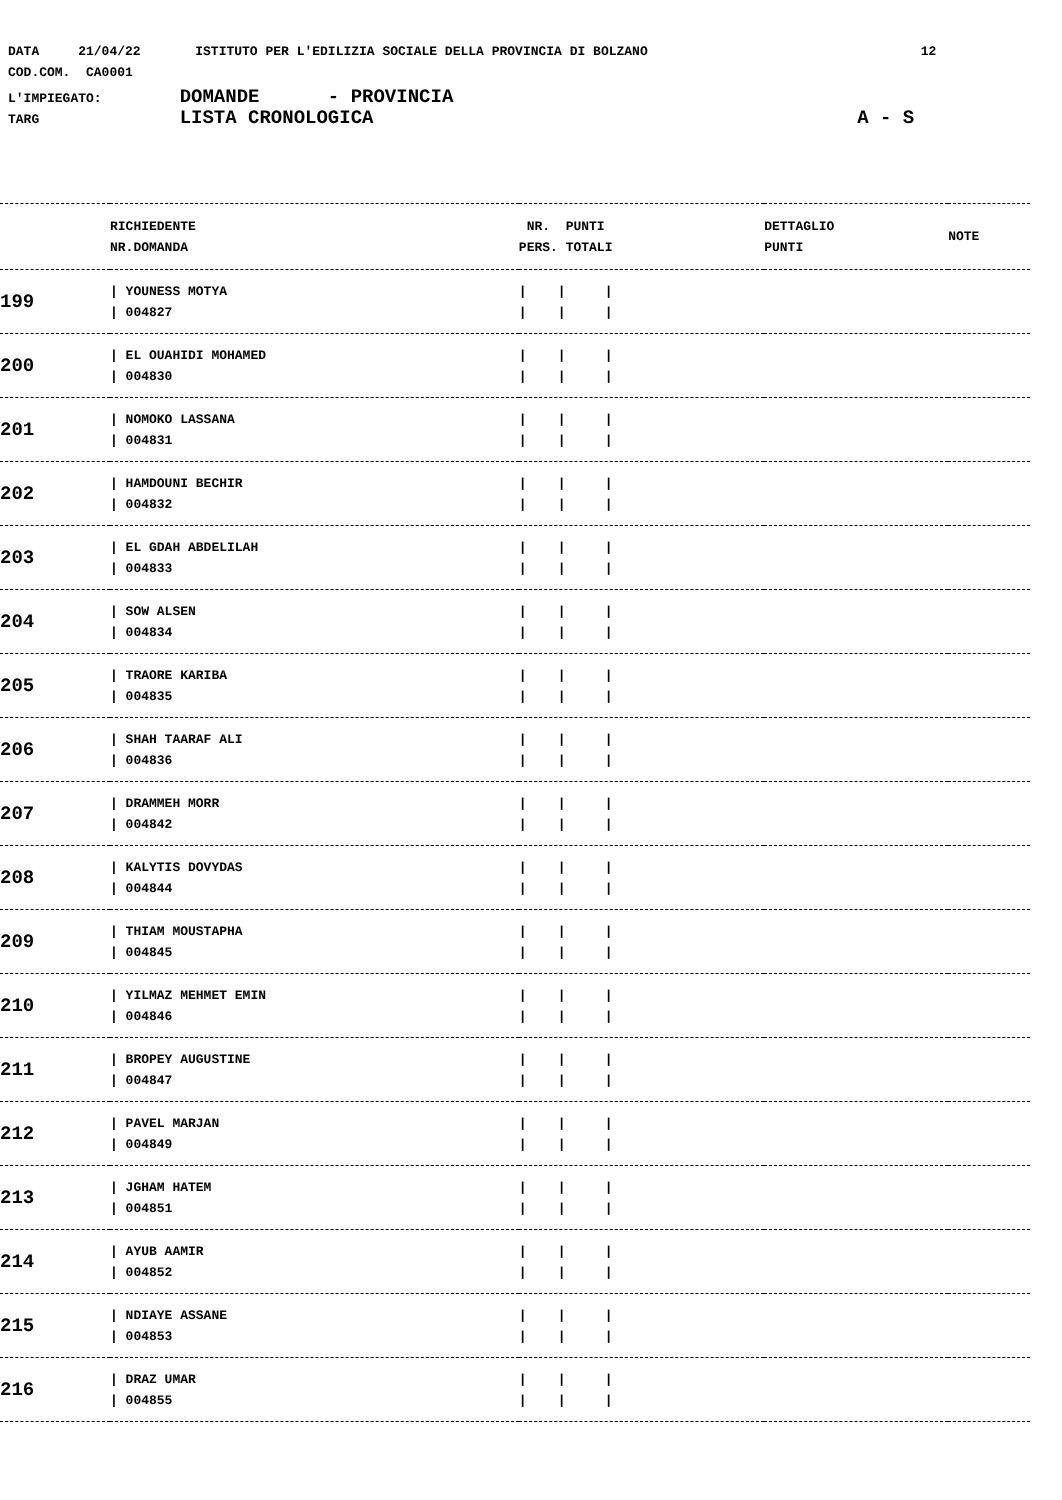DATA 21/04/22 ISTITUTO PER L'EDILIZIA SOCIALE DELLA PROVINCIA DI BOLZANO 12
COD.COM. CA0001
L'IMPIEGATO: DOMANDE - PROVINCIA
TARG LISTA CRONOLOGICA A - S
| | RICHIEDENTE NR.DOMANDA | NR. PUNTI PERS. TOTALI | DETTAGLIO PUNTI | NOTE |
| --- | --- | --- | --- | --- |
| 199 | / YOUNESS MOTYA / 004827 | / / / / / / | | |
| 200 | / EL OUAHIDI MOHAMED / 004830 | / / / / / / | | |
| 201 | / NOMOKO LASSANA / 004831 | / / / / / / | | |
| 202 | / HAMDOUNI BECHIR / 004832 | / / / / / / | | |
| 203 | / EL GDAH ABDELILAH / 004833 | / / / / / / | | |
| 204 | / SOW ALSEN / 004834 | / / / / / / | | |
| 205 | / TRAORE KARIBA / 004835 | / / / / / / | | |
| 206 | / SHAH TAARAF ALI / 004836 | / / / / / / | | |
| 207 | / DRAMMEH MORR / 004842 | / / / / / / | | |
| 208 | / KALYTIS DOVYDAS / 004844 | / / / / / / | | |
| 209 | / THIAM MOUSTAPHA / 004845 | / / / / / / | | |
| 210 | / YILMAZ MEHMET EMIN / 004846 | / / / / / / | | |
| 211 | / BROPEY AUGUSTINE / 004847 | / / / / / / | | |
| 212 | / PAVEL MARJAN / 004849 | / / / / / / | | |
| 213 | / JGHAM HATEM / 004851 | / / / / / / | | |
| 214 | / AYUB AAMIR / 004852 | / / / / / / | | |
| 215 | / NDIAYE ASSANE / 004853 | / / / / / / | | |
| 216 | / DRAZ UMAR / 004855 | / / / / / / | | |